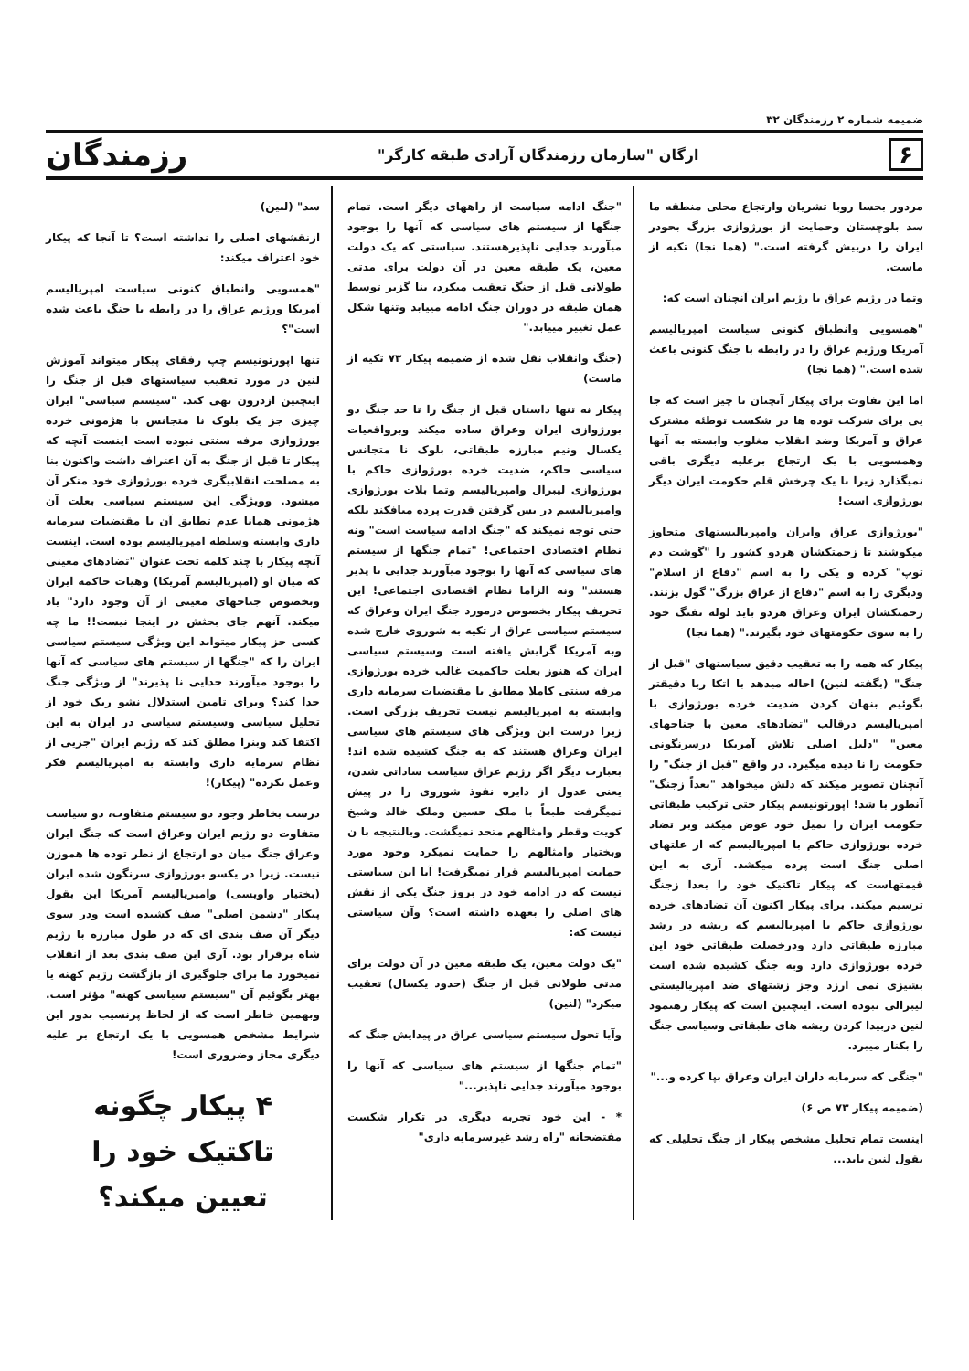ضمیمه شماره ۲ رزمندگان ۳۲
۶ ارگان "سازمان رزمندگان آزادی طبقه کارگر" رزمندگان
مردور بحسا روبا تشریان وارتجاع محلی منطقه ما سد بلوچستان وحمایت از بورژوازی بزرگ بحودر ایران را دربیش گرفته است." (هما نجا) تکیه از ماست.
وتما در رژیم عراق با رژیم ایران آنچنان است که:
"همسویی وانطباق کنونی سیاست امپریالیسم آمریکا ورژیم عراق را در رابطه با جنگ کنونی باعث شده است." (هما نجا)
اما این تفاوت برای پیکار آنچنان نا چیز است که جا یی برای شرکت توده ها در شکست توطئه مشترک عراق و آمریکا وضد انقلاب مغلوب وابسته به آنها وهمسویی با یک ارتجاع برعلیه دیگری باقی نمیگذارد زیرا با یک چرخش قلم حکومت ایران دیگر بورژوازی است!
"بورژوازی عراق وایران وامپریالیستهای متجاوز میکوشند تا زحمتکشان هردو کشور را "گوشت دم توپ" کرده و یکی را به اسم "دفاع از اسلام" ودیگری را به اسم "دفاع از عراق بزرگ" گول بزنند. زحمتکشان ایران وعراق هردو باید لوله تفنگ خود را به سوی حکومتهای خود بگیرند." (هما نجا)
پیکار که همه را به تعقیب دقیق سیاستهای "قبل از جنگ" (بگفته لنین) احاله میدهد با اتکا ربا دقیقتر بگوئیم بنهان کردن ضدیت خرده بورژوازی با امپریالیسم درقالب "تضادهای معین با جناحهای معین" "دلیل اصلی تلاش آمریکا درسرنگونی حکومت را نا دیده میگیرد. در واقع "قبل از جنگ" را آنچنان تصویر میکند که دلش میخواهد "بعداً زجنگ" آنطور با شد! اپورتونیسم پیکار حتی ترکیب طبقاتی حکومت ایران را بمیل خود عوض میکند وبر تضاد خرده بورژوازی حاکم با امپریالیسم که از علتهای اصلی جنگ است پرده میکشد. آری به این قیمتهاست که پیکار تاکتیک خود را بعدا زجنگ ترسیم میکند. برای پیکار اکنون آن تضادهای خرده بورژوازی حاکم با امپریالیسم که ریشه در رشد مبارزه طبقاتی دارد ودرخصلت طبقاتی خود این خرده بورژوازی دارد وبه جنگ کشیده شده است بشیزی نمی ارزد وجز زشتهای ضد امپریالیستی لیبرالی نبوده است. اینچنین است که پیکار رهنمود لنین دربیدا کردن ریشه های طبقاتی وسیاسی جنگ را بکنار میبرد.
"جنگی که سرمایه داران ایران وعراق بپا کرده و..."
(ضمیمه پیکار ۷۳ ص ۶)
اینست تمام تحلیل مشخص پیکار از جنگ تحلیلی که بقول لنین باید...
"جنگ ادامه سیاست از راههای دیگر است. تمام جنگها از سیستم های سیاسی که آنها را بوجود میآورند جدایی ناپذیرهستند. سیاستی که یک دولت معین، یک طبقه معین در آن دولت برای مدتی طولانی قبل از جنگ تعقیب میکرد، بنا گزیر توسط همان طبقه در دوران جنگ ادامه مییابد وتنها شکل عمل تغییر مییابد."
(جنگ وانقلاب نقل شده از ضمیمه پیکار ۷۳ تکیه از ماست)
پیکار نه تنها داستان قبل از جنگ را تا حد جنگ دو بورژوازی ایران وعراق ساده میکند وبرواقعیات یکسال ونیم مبارزه طبقاتی، بلوک نا متجانس سیاسی حاکم، ضدیت خرده بورژوازی حاکم با بورژوازی لیبرال وامپریالیسم وتما بلات بورژوازی وامپریالیسم در بس گرفتن قدرت پرده میافکند بلکه حتی توجه نمیکند که "جنگ ادامه سیاست است" ونه نظام اقتصادی اجتماعی! "تمام جنگها از سیستم های سیاسی که آنها را بوجود میآورند جدایی نا پذیر هستند" ونه الزاما نظام اقتصادی اجتماعی! این تحریف پیکار بخصوص درمورد جنگ ایران وعراق که سیستم سیاسی عراق از تکیه به شوروی خارج شده وبه آمریکا گرایش یافته است وسیستم سیاسی ایران که هنوز بعلت حاکمیت غالب خرده بورژوازی مرفه سنتی کاملا مطابق با مقتضیات سرمایه داری وابسته به امپریالیسم نیست تحریف بزرگی است. زیرا درست این ویژگی های سیستم های سیاسی ایران وعراق هستند که به جنگ کشیده شده اند! بعبارت دیگر اگر رژیم عراق سیاست ساداتی شدن، یعنی عدول از دایره نفوذ شوروی را در پیش نمیگرفت طبعاً با ملک حسین وملک خالد وشیخ کویت وقطر وامثالهم متحد نمیگشت. وبالنتیجه با ن وبختیار وامثالهم را حمایت نمیکرد وخود مورد حمایت امپریالیسم قرار نمیگرفت! آیا این سیاستی نیست که در ادامه خود در بروز جنگ یکی از نقش های اصلی را بعهده داشته است؟ وآن سیاستی نیست که:
"یک دولت معین، یک طبقه معین در آن دولت برای مدتی طولانی قبل از جنگ (حدود یکسال) تعقیب میکرد" (لنین)
وآیا تحول سیستم سیاسی عراق در پیدایش جنگ که
"تمام جنگها از سیستم های سیاسی که آنها را بوجود میآورند جدایی ناپذیر..."
* - این خود تجربه دیگری در تکرار شکست مفتضحانه "راه رشد غیرسرمایه داری"
سد" (لنین)
ازنقشهای اصلی را نداشته است؟ تا آنجا که پیکار خود اعتراف میکند:
"همسویی وانطباق کنونی سیاست امپریالیسم آمریکا ورژیم عراق را در رابطه با جنگ باعث شده است"؟
تنها اپورتونیسم چپ رفقای پیکار میتواند آموزش لنین در مورد تعقیب سیاستهای قبل از جنگ را اینچنین ازدرون تهی کند. "سیستم سیاسی" ایران چیزی جز یک بلوک نا متجانس با هژمونی خرده بورژوازی مرفه سنتی نبوده است اینست آنچه که پیکار تا قبل از جنگ به آن اعتراف داشت واکنون بنا به مصلحت انقلابیگری خرده بورژوازی خود منکر آن میشود. وویژگی این سیستم سیاسی بعلت آن هژمونی همانا عدم تطابق آن با مقتضیات سرمایه داری وابسته وسلطه امپریالیسم بوده است. اینست آنچه پیکار با چند کلمه تحت عنوان "تضادهای معینی که میان او (امپریالیسم آمریکا) وهیات حاکمه ایران وبخصوص جناحهای معینی از آن وجود دارد" یاد میکند. آنهم جای بحثش در اینجا نیست!! ما چه کسی جز پیکار میتواند این ویژگی سیستم سیاسی ایران را که "جنگها از سیستم های سیاسی که آنها را بوجود میآورند جدایی نا پذیرند" از ویژگی جنگ جدا کند؟ وبرای تامین استدلال نشو ریک خود از تحلیل سیاسی وسیستم سیاسی در ایران به این اکتفا کند وبنرا مطلق کند که رژیم ایران "جزیی از نظام سرمایه داری وابسته به امپریالیسم فکر وعمل نکرده" (پیکار)!
درست بخاطر وجود دو سیستم متفاوت، دو سیاست متفاوت دو رژیم ایران وعراق است که جنگ ایران وعراق جنگ میان دو ارتجاع از نظر توده ها هموزن نیست. زیرا در یکسو بورژوازی سرنگون شده ایران (بختیار واویسی) وامپریالیسم آمریکا این بقول پیکار "دشمن اصلی" صف کشیده است ودر سوی دیگر آن صف بندی ای که در طول مبارزه با رژیم شاه برقرار بود. آری این صف بندی بعد از انقلاب نمیخورد ما برای جلوگیری از بازگشت رژیم کهنه یا بهتر بگوئیم آن "سیستم سیاسی کهنه" مؤثر است. وبهمین خاطر است که از لحاظ پرنسیب بدور این شرایط مشخص همسویی با یک ارتجاع بر علیه دیگری مجاز وضروری است!
۴ پیکار چگونه تاکتیک خود را
تعیین میکند؟